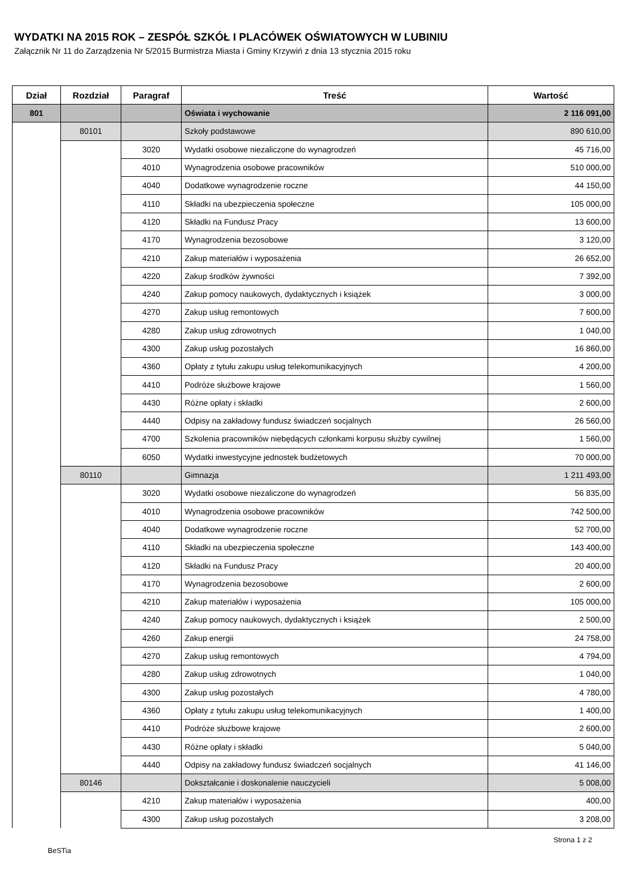WYDATKI NA 2015 ROK – ZESPÓŁ SZKÓŁ I PLACÓWEK OŚWIATOWYCH W LUBINIU
Załącznik Nr 11 do Zarządzenia Nr 5/2015 Burmistrza Miasta i Gminy Krzywiń z dnia 13 stycznia 2015 roku
| Dział | Rozdział | Paragraf | Treść | Wartość |
| --- | --- | --- | --- | --- |
| 801 | | | Oświata i wychowanie | 2 116 091,00 |
| | 80101 | | Szkoły podstawowe | 890 610,00 |
| | | 3020 | Wydatki osobowe niezaliczone do wynagrodzeń | 45 716,00 |
| | | 4010 | Wynagrodzenia osobowe pracowników | 510 000,00 |
| | | 4040 | Dodatkowe wynagrodzenie roczne | 44 150,00 |
| | | 4110 | Składki na ubezpieczenia społeczne | 105 000,00 |
| | | 4120 | Składki na Fundusz Pracy | 13 600,00 |
| | | 4170 | Wynagrodzenia bezosobowe | 3 120,00 |
| | | 4210 | Zakup materiałów i wyposażenia | 26 652,00 |
| | | 4220 | Zakup środków żywności | 7 392,00 |
| | | 4240 | Zakup pomocy naukowych, dydaktycznych i książek | 3 000,00 |
| | | 4270 | Zakup usług remontowych | 7 600,00 |
| | | 4280 | Zakup usług zdrowotnych | 1 040,00 |
| | | 4300 | Zakup usług pozostałych | 16 860,00 |
| | | 4360 | Opłaty z tytułu zakupu usług telekomunikacyjnych | 4 200,00 |
| | | 4410 | Podróże służbowe krajowe | 1 560,00 |
| | | 4430 | Różne opłaty i składki | 2 600,00 |
| | | 4440 | Odpisy na zakładowy fundusz świadczeń socjalnych | 26 560,00 |
| | | 4700 | Szkolenia pracowników niebędących członkami korpusu służby cywilnej | 1 560,00 |
| | | 6050 | Wydatki inwestycyjne jednostek budżetowych | 70 000,00 |
| | 80110 | | Gimnazja | 1 211 493,00 |
| | | 3020 | Wydatki osobowe niezaliczone do wynagrodzeń | 56 835,00 |
| | | 4010 | Wynagrodzenia osobowe pracowników | 742 500,00 |
| | | 4040 | Dodatkowe wynagrodzenie roczne | 52 700,00 |
| | | 4110 | Składki na ubezpieczenia społeczne | 143 400,00 |
| | | 4120 | Składki na Fundusz Pracy | 20 400,00 |
| | | 4170 | Wynagrodzenia bezosobowe | 2 600,00 |
| | | 4210 | Zakup materiałów i wyposażenia | 105 000,00 |
| | | 4240 | Zakup pomocy naukowych, dydaktycznych i książek | 2 500,00 |
| | | 4260 | Zakup energii | 24 758,00 |
| | | 4270 | Zakup usług remontowych | 4 794,00 |
| | | 4280 | Zakup usług zdrowotnych | 1 040,00 |
| | | 4300 | Zakup usług pozostałych | 4 780,00 |
| | | 4360 | Opłaty z tytułu zakupu usług telekomunikacyjnych | 1 400,00 |
| | | 4410 | Podróże służbowe krajowe | 2 600,00 |
| | | 4430 | Różne opłaty i składki | 5 040,00 |
| | | 4440 | Odpisy na zakładowy fundusz świadczeń socjalnych | 41 146,00 |
| | 80146 | | Dokształcanie i doskonalenie nauczycieli | 5 008,00 |
| | | 4210 | Zakup materiałów i wyposażenia | 400,00 |
| | | 4300 | Zakup usług pozostałych | 3 208,00 |
BeSTia Strona 1 z 2